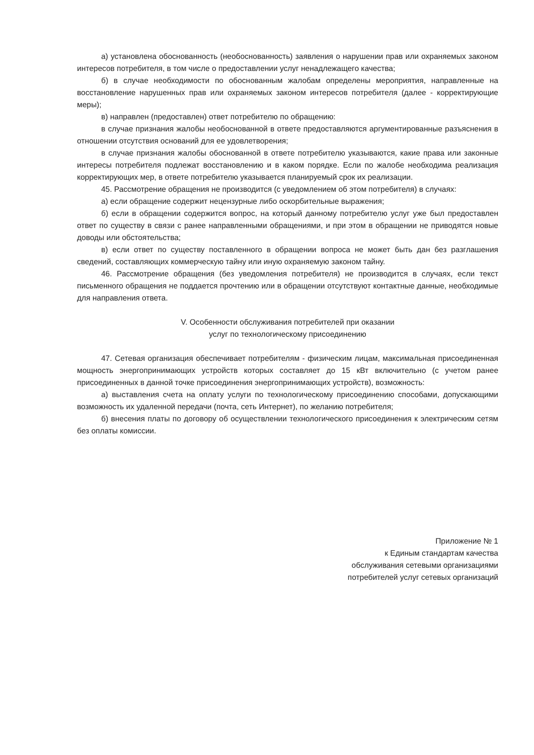а) установлена обоснованность (необоснованность) заявления о нарушении прав или охраняемых законом интересов потребителя, в том числе о предоставлении услуг ненадлежащего качества;
б) в случае необходимости по обоснованным жалобам определены мероприятия, направленные на восстановление нарушенных прав или охраняемых законом интересов потребителя (далее - корректирующие меры);
в) направлен (предоставлен) ответ потребителю по обращению:
в случае признания жалобы необоснованной в ответе предоставляются аргументированные разъяснения в отношении отсутствия оснований для ее удовлетворения;
в случае признания жалобы обоснованной в ответе потребителю указываются, какие права или законные интересы потребителя подлежат восстановлению и в каком порядке. Если по жалобе необходима реализация корректирующих мер, в ответе потребителю указывается планируемый срок их реализации.
45. Рассмотрение обращения не производится (с уведомлением об этом потребителя) в случаях:
а) если обращение содержит нецензурные либо оскорбительные выражения;
б) если в обращении содержится вопрос, на который данному потребителю услуг уже был предоставлен ответ по существу в связи с ранее направленными обращениями, и при этом в обращении не приводятся новые доводы или обстоятельства;
в) если ответ по существу поставленного в обращении вопроса не может быть дан без разглашения сведений, составляющих коммерческую тайну или иную охраняемую законом тайну.
46. Рассмотрение обращения (без уведомления потребителя) не производится в случаях, если текст письменного обращения не поддается прочтению или в обращении отсутствуют контактные данные, необходимые для направления ответа.
V. Особенности обслуживания потребителей при оказании
услуг по технологическому присоединению
47. Сетевая организация обеспечивает потребителям - физическим лицам, максимальная присоединенная мощность энергопринимающих устройств которых составляет до 15 кВт включительно (с учетом ранее присоединенных в данной точке присоединения энергопринимающих устройств), возможность:
а) выставления счета на оплату услуги по технологическому присоединению способами, допускающими возможность их удаленной передачи (почта, сеть Интернет), по желанию потребителя;
б) внесения платы по договору об осуществлении технологического присоединения к электрическим сетям без оплаты комиссии.
Приложение № 1
к Единым стандартам качества
обслуживания сетевыми организациями
потребителей услуг сетевых организаций